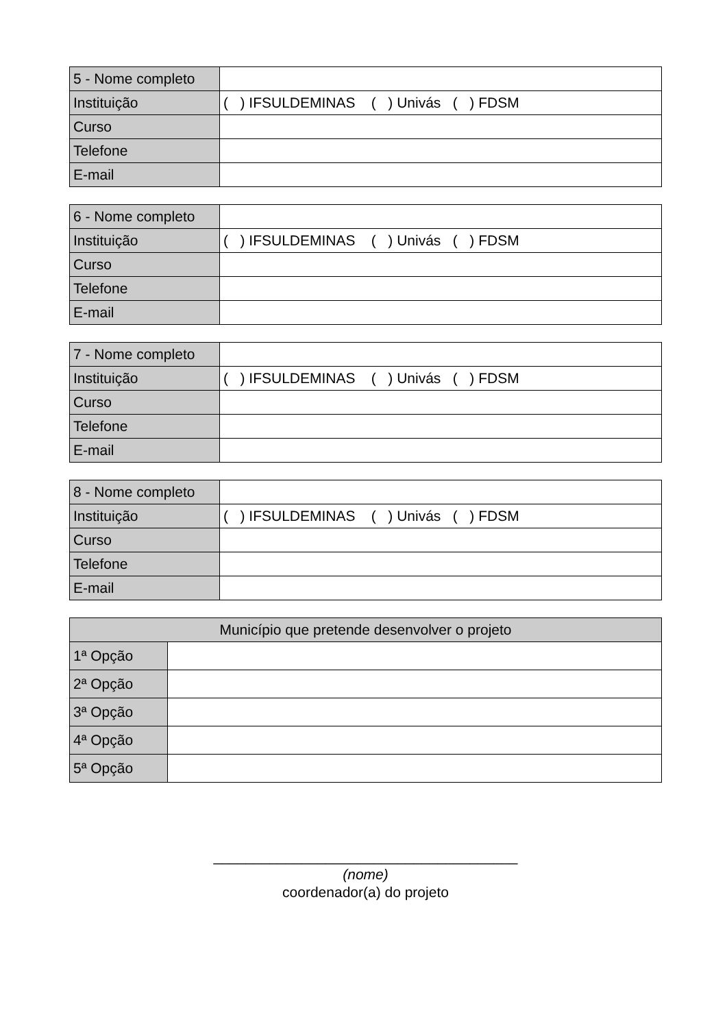| 5 - Nome completo | |
| Instituição | ( ) IFSULDEMINAS ( ) Univás ( ) FDSM |
| Curso | |
| Telefone | |
| E-mail | |
| 6 - Nome completo | |
| Instituição | ( ) IFSULDEMINAS ( ) Univás ( ) FDSM |
| Curso | |
| Telefone | |
| E-mail | |
| 7 - Nome completo | |
| Instituição | ( ) IFSULDEMINAS ( ) Univás ( ) FDSM |
| Curso | |
| Telefone | |
| E-mail | |
| 8 - Nome completo | |
| Instituição | ( ) IFSULDEMINAS ( ) Univás ( ) FDSM |
| Curso | |
| Telefone | |
| E-mail | |
| Município que pretende desenvolver o projeto | |
| --- | --- |
| 1ª Opção | |
| 2ª Opção | |
| 3ª Opção | |
| 4ª Opção | |
| 5ª Opção | |
______________________________________
(nome)
coordenador(a) do projeto